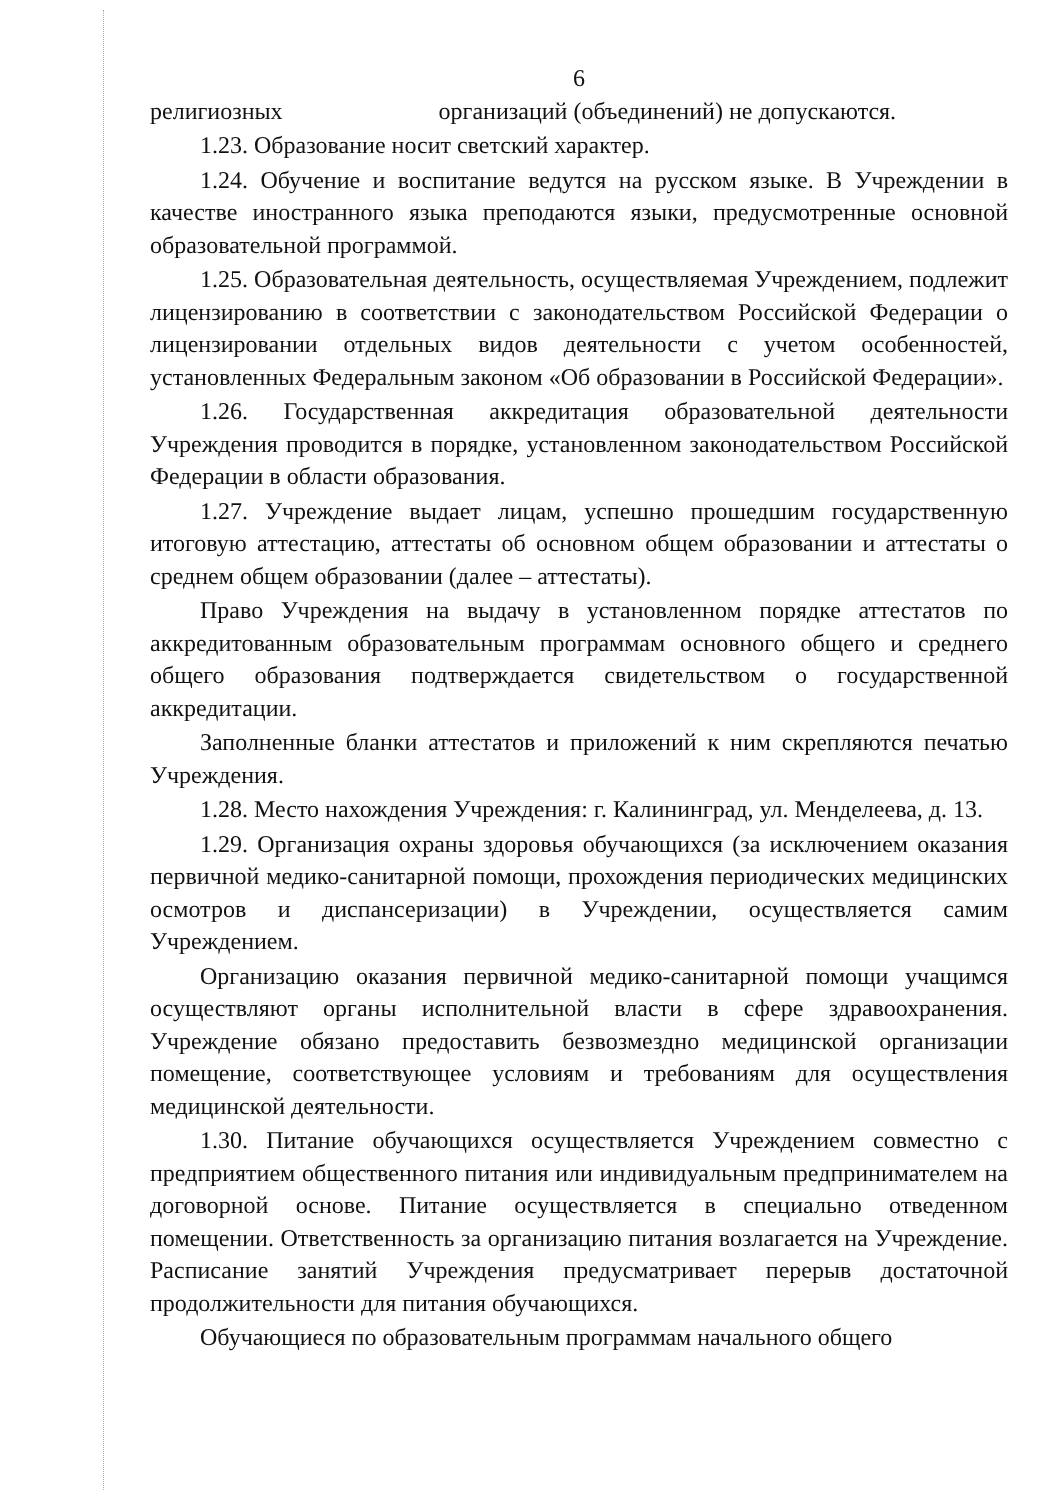6
религиозных организаций (объединений) не допускаются.
1.23. Образование носит светский характер.
1.24. Обучение и воспитание ведутся на русском языке. В Учреждении в качестве иностранного языка преподаются языки, предусмотренные основной образовательной программой.
1.25. Образовательная деятельность, осуществляемая Учреждением, подлежит лицензированию в соответствии с законодательством Российской Федерации о лицензировании отдельных видов деятельности с учетом особенностей, установленных Федеральным законом «Об образовании в Российской Федерации».
1.26. Государственная аккредитация образовательной деятельности Учреждения проводится в порядке, установленном законодательством Российской Федерации в области образования.
1.27. Учреждение выдает лицам, успешно прошедшим государственную итоговую аттестацию, аттестаты об основном общем образовании и аттестаты о среднем общем образовании (далее – аттестаты).
Право Учреждения на выдачу в установленном порядке аттестатов по аккредитованным образовательным программам основного общего и среднего общего образования подтверждается свидетельством о государственной аккредитации.
Заполненные бланки аттестатов и приложений к ним скрепляются печатью Учреждения.
1.28. Место нахождения Учреждения: г. Калининград, ул. Менделеева, д. 13.
1.29. Организация охраны здоровья обучающихся (за исключением оказания первичной медико-санитарной помощи, прохождения периодических медицинских осмотров и диспансеризации) в Учреждении, осуществляется самим Учреждением.
Организацию оказания первичной медико-санитарной помощи учащимся осуществляют органы исполнительной власти в сфере здравоохранения. Учреждение обязано предоставить безвозмездно медицинской организации помещение, соответствующее условиям и требованиям для осуществления медицинской деятельности.
1.30. Питание обучающихся осуществляется Учреждением совместно с предприятием общественного питания или индивидуальным предпринимателем на договорной основе. Питание осуществляется в специально отведенном помещении. Ответственность за организацию питания возлагается на Учреждение. Расписание занятий Учреждения предусматривает перерыв достаточной продолжительности для питания обучающихся.
Обучающиеся по образовательным программам начального общего